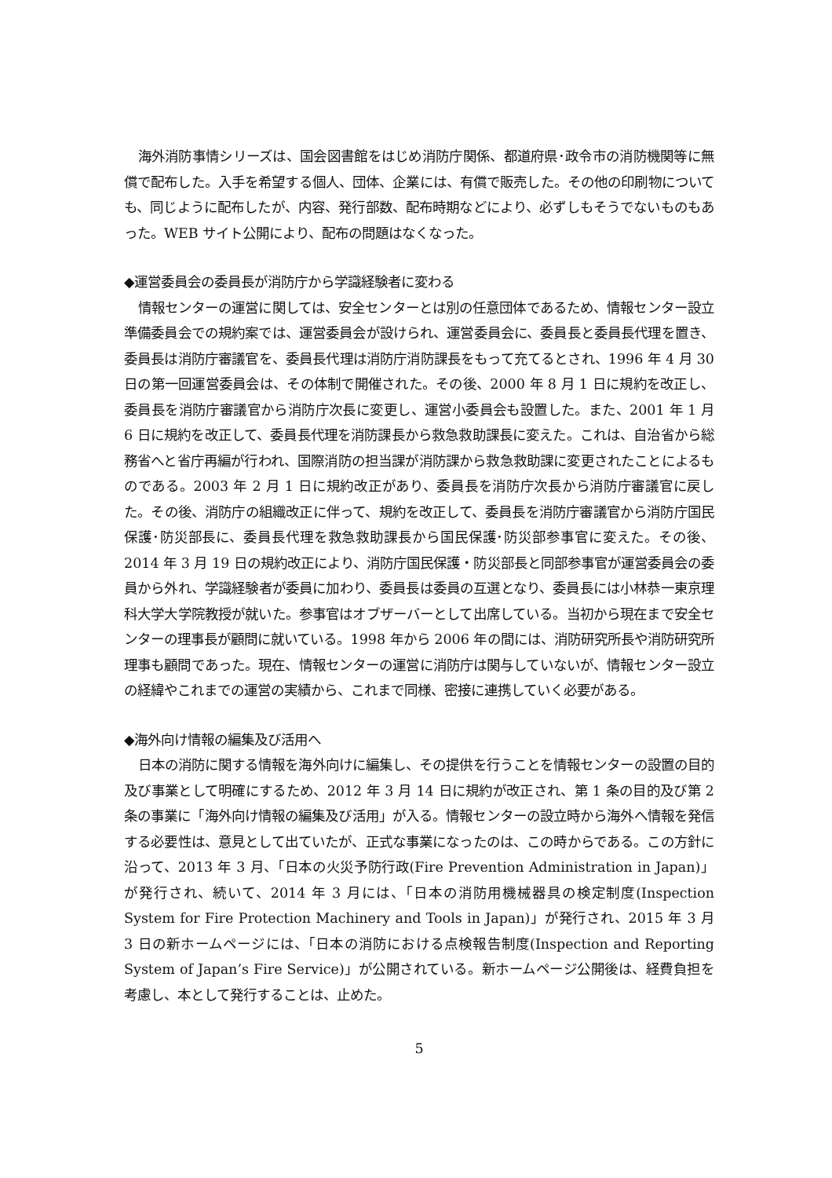海外消防事情シリーズは、国会図書館をはじめ消防庁関係、都道府県･政令市の消防機関等に無償で配布した。入手を希望する個人、団体、企業には、有償で販売した。その他の印刷物についても、同じように配布したが、内容、発行部数、配布時期などにより、必ずしもそうでないものもあった。WEB サイト公開により、配布の問題はなくなった。
◆運営委員会の委員長が消防庁から学識経験者に変わる
情報センターの運営に関しては、安全センターとは別の任意団体であるため、情報センター設立準備委員会での規約案では、運営委員会が設けられ、運営委員会に、委員長と委員長代理を置き、委員長は消防庁審議官を、委員長代理は消防庁消防課長をもって充てるとされ、1996 年 4 月 30 日の第一回運営委員会は、その体制で開催された。その後、2000 年 8 月 1 日に規約を改正し、委員長を消防庁審議官から消防庁次長に変更し、運営小委員会も設置した。また、2001 年 1 月 6 日に規約を改正して、委員長代理を消防課長から救急救助課長に変えた。これは、自治省から総務省へと省庁再編が行われ、国際消防の担当課が消防課から救急救助課に変更されたことによるものである。2003 年 2 月 1 日に規約改正があり、委員長を消防庁次長から消防庁審議官に戻した。その後、消防庁の組織改正に伴って、規約を改正して、委員長を消防庁審議官から消防庁国民保護･防災部長に、委員長代理を救急救助課長から国民保護･防災部参事官に変えた。その後、2014 年 3 月 19 日の規約改正により、消防庁国民保護・防災部長と同部参事官が運営委員会の委員から外れ、学識経験者が委員に加わり、委員長は委員の互選となり、委員長には小林恭一東京理科大学大学院教授が就いた。参事官はオブザーバーとして出席している。当初から現在まで安全センターの理事長が顧問に就いている。1998 年から 2006 年の間には、消防研究所長や消防研究所理事も顧問であった。現在、情報センターの運営に消防庁は関与していないが、情報センター設立の経緯やこれまでの運営の実績から、これまで同様、密接に連携していく必要がある。
◆海外向け情報の編集及び活用へ
日本の消防に関する情報を海外向けに編集し、その提供を行うことを情報センターの設置の目的及び事業として明確にするため、2012 年 3 月 14 日に規約が改正され、第 1 条の目的及び第 2 条の事業に「海外向け情報の編集及び活用」が入る。情報センターの設立時から海外へ情報を発信する必要性は、意見として出ていたが、正式な事業になったのは、この時からである。この方針に沿って、2013 年 3 月、「日本の火災予防行政(Fire Prevention Administration in Japan)」が発行され、続いて、2014 年 3 月には、「日本の消防用機械器具の検定制度(Inspection System for Fire Protection Machinery and Tools in Japan)」が発行され、2015 年 3 月 3 日の新ホームページには、「日本の消防における点検報告制度(Inspection and Reporting System of Japan’s Fire Service)」が公開されている。新ホームページ公開後は、経費負担を考慮し、本として発行することは、止めた。
5